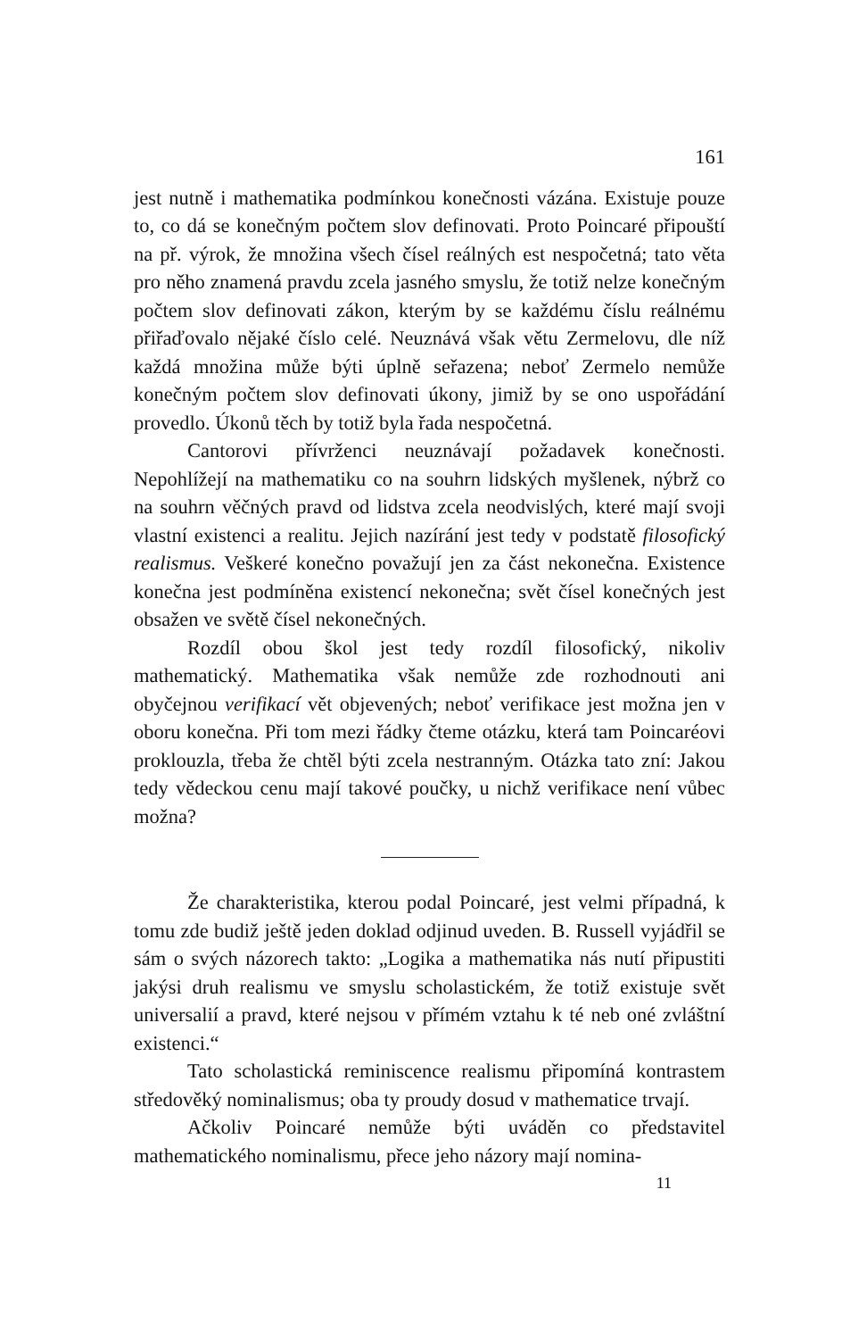161
jest nutně i mathematika podmínkou konečnosti vázána. Existuje pouze to, co dá se konečným počtem slov definovati. Proto Poincaré připouští na př. výrok, že množina všech čísel reálných est nespočetná; tato věta pro něho znamená pravdu zcela jasného smyslu, že totiž nelze konečným počtem slov definovati zákon, kterým by se každému číslu reálnému přiřaďovalo nějaké číslo celé. Neuznává však větu Zermelovu, dle níž každá množina může býti úplně seřazena; neboť Zermelo nemůže konečným počtem slov definovati úkony, jimiž by se ono uspořádání provedlo. Úkonů těch by totiž byla řada nespočetná.
Cantorovi přívrženci neuznávají požadavek konečnosti. Nepohlížejí na mathematiku co na souhrn lidských myšlenek, nýbrž co na souhrn věčných pravd od lidstva zcela neodvislých, které mají svoji vlastní existenci a realitu. Jejich nazírání jest tedy v podstatě filosofický realismus. Veškeré konečno považují jen za část nekonečna. Existence konečna jest podmíněna existencí nekonečna; svět čísel konečných jest obsažen ve světě čísel nekonečných.
Rozdíl obou škol jest tedy rozdíl filosofický, nikoliv mathematický. Mathematika však nemůže zde rozhodnouti ani obyčejnou verifikací vět objevených; neboť verifikace jest možna jen v oboru konečna. Při tom mezi řádky čteme otázku, která tam Poincaréovi proklouzla, třeba že chtěl býti zcela nestranným. Otázka tato zní: Jakou tedy vědeckou cenu mají takové poučky, u nichž verifikace není vůbec možna?
Že charakteristika, kterou podal Poincaré, jest velmi případná, k tomu zde budiž ještě jeden doklad odjinud uveden. B. Russell vyjádřil se sám o svých názorech takto: „Logika a mathematika nás nutí připustiti jakýsi druh realismu ve smyslu scholastickém, že totiž existuje svět universalií a pravd, které nejsou v přímém vztahu k té neb oné zvláštní existenci.“
Tato scholastická reminiscence realismu připomíná kontrastem středověký nominalismus; oba ty proudy dosud v mathematice trvají.
Ačkoliv Poincaré nemůže býti uváděn co představitel mathematického nominalismu, přece jeho názory mají nomina-
11